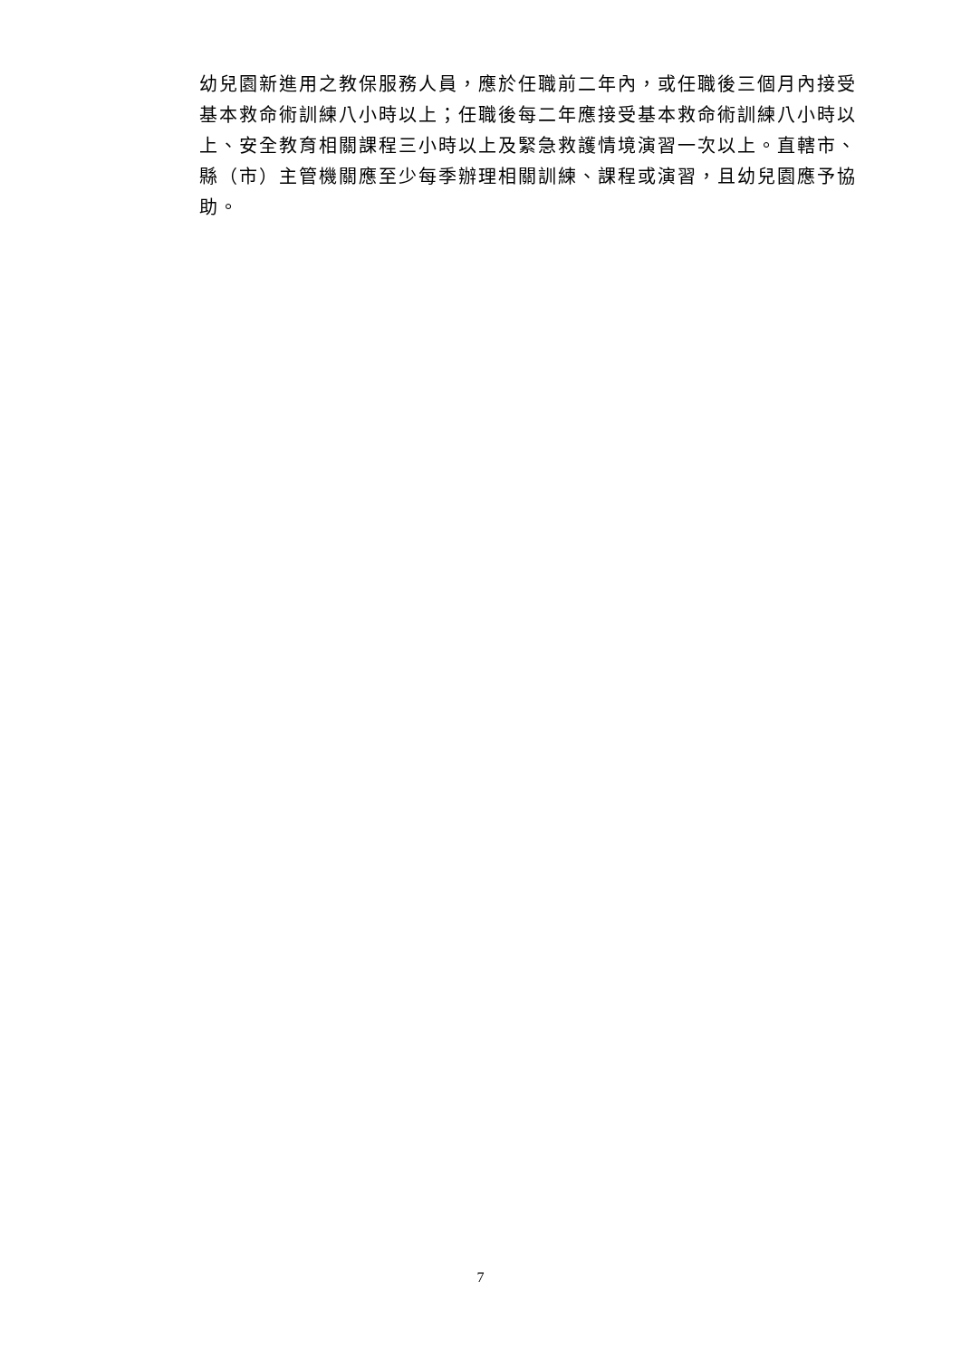幼兒園新進用之教保服務人員，應於任職前二年內，或任職後三個月內接受基本救命術訓練八小時以上；任職後每二年應接受基本救命術訓練八小時以上、安全教育相關課程三小時以上及緊急救護情境演習一次以上。直轄市、縣（市）主管機關應至少每季辦理相關訓練、課程或演習，且幼兒園應予協助。
7